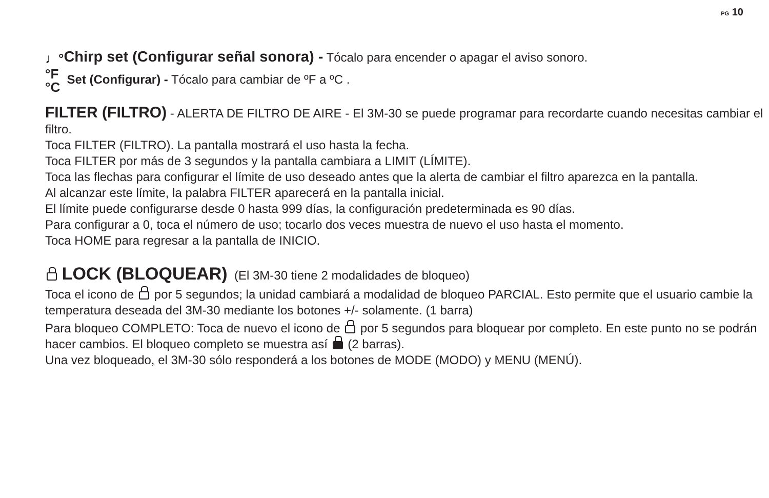PG 10
♩°Chirp set (Configurar señal sonora) - Tócalo para encender o apagar el aviso sonoro.
°F
°C Set (Configurar) - Tócalo para cambiar de ºF a ºC .
FILTER (FILTRO) - ALERTA DE FILTRO DE AIRE - El 3M-30 se puede programar para recordarte cuando necesitas cambiar el filtro.
Toca FILTER (FILTRO). La pantalla mostrará el uso hasta la fecha.
Toca FILTER por más de 3 segundos y la pantalla cambiara a LIMIT (LÍMITE).
Toca las flechas para configurar el límite de uso deseado antes que la alerta de cambiar el filtro aparezca en la pantalla.
Al alcanzar este límite, la palabra FILTER aparecerá en la pantalla inicial.
El límite puede configurarse desde 0 hasta 999 días, la configuración predeterminada es 90 días.
Para configurar a 0, toca el número de uso; tocarlo dos veces muestra de nuevo el uso hasta el momento.
Toca HOME para regresar a la pantalla de INICIO.
LOCK (BLOQUEAR) (El 3M-30 tiene 2 modalidades de bloqueo)
Toca el icono de por 5 segundos; la unidad cambiará a modalidad de bloqueo PARCIAL. Esto permite que el usuario cambie la temperatura deseada del 3M-30 mediante los botones +/- solamente. (1 barra)
Para bloqueo COMPLETO: Toca de nuevo el icono de por 5 segundos para bloquear por completo. En este punto no se podrán hacer cambios. El bloqueo completo se muestra así (2 barras).
Una vez bloqueado, el 3M-30 sólo responderá a los botones de MODE (MODO) y MENU (MENÚ).